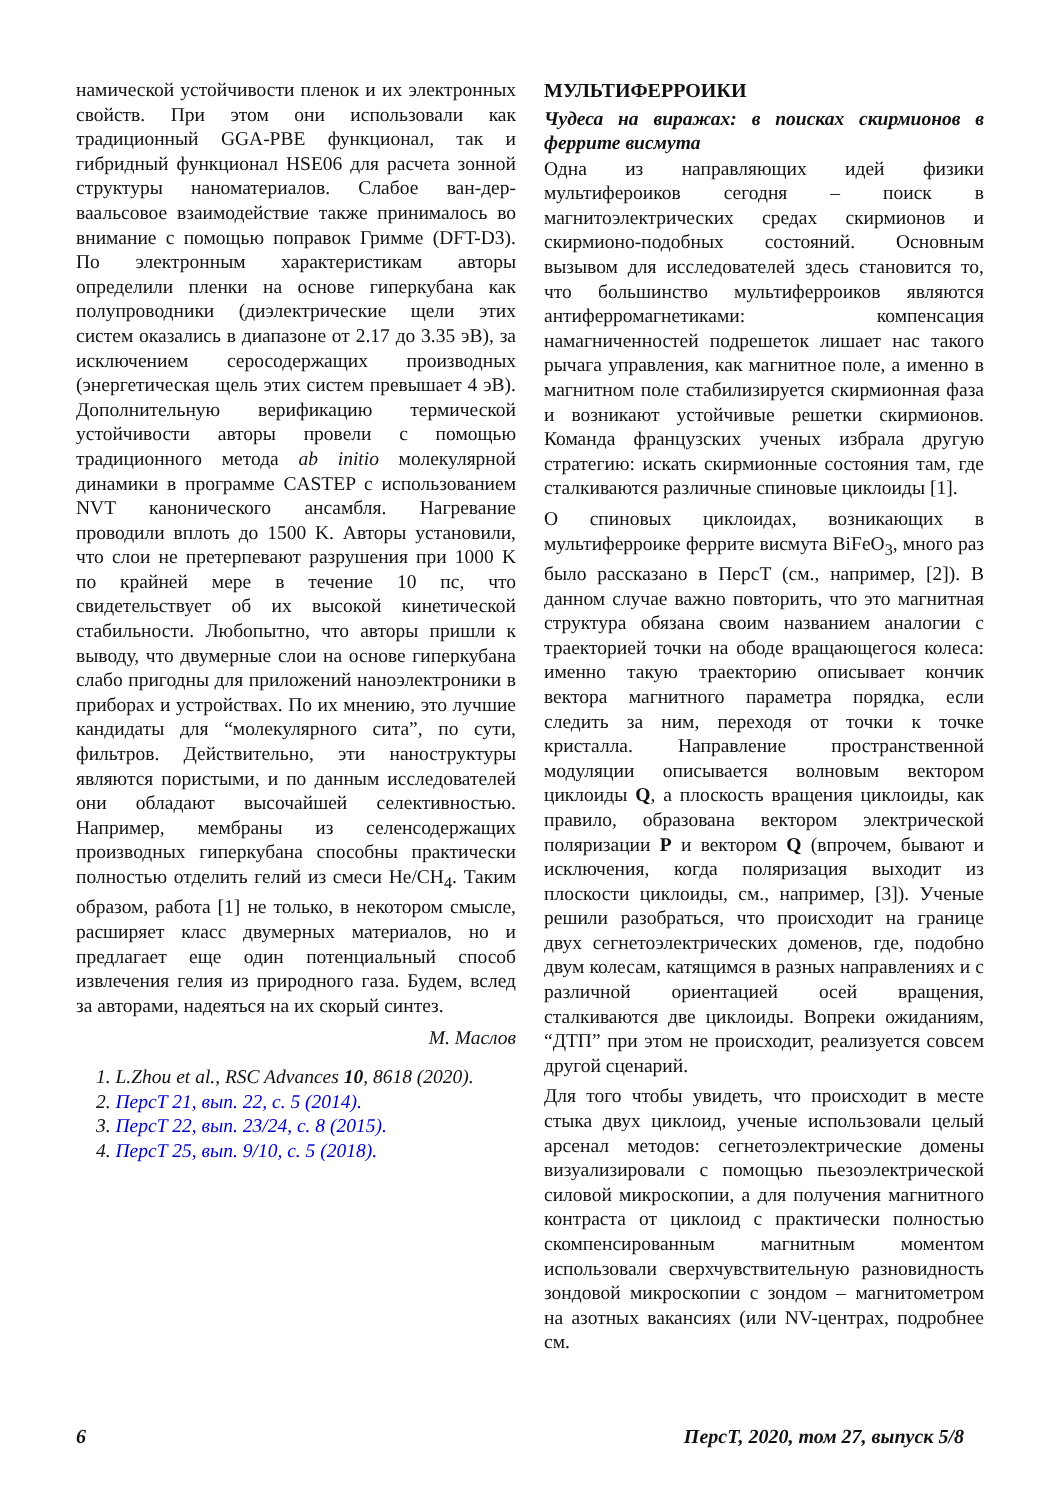намической устойчивости пленок и их электронных свойств. При этом они использовали как традиционный GGA-PBE функционал, так и гибридный функционал HSE06 для расчета зонной структуры наноматериалов. Слабое ван-дер-ваальсовое взаимодействие также принималось во внимание с помощью поправок Гримме (DFT-D3). По электронным характеристикам авторы определили пленки на основе гиперкубана как полупроводники (диэлектрические щели этих систем оказались в диапазоне от 2.17 до 3.35 эВ), за исключением серосодержащих производных (энергетическая щель этих систем превышает 4 эВ). Дополнительную верификацию термической устойчивости авторы провели с помощью традиционного метода ab initio молекулярной динамики в программе CASTEP с использованием NVT канонического ансамбля. Нагревание проводили вплоть до 1500 K. Авторы установили, что слои не претерпевают разрушения при 1000 K по крайней мере в течение 10 пс, что свидетельствует об их высокой кинетической стабильности. Любопытно, что авторы пришли к выводу, что двумерные слои на основе гиперкубана слабо пригодны для приложений наноэлектроники в приборах и устройствах. По их мнению, это лучшие кандидаты для “молекулярного сита”, по сути, фильтров. Действительно, эти наноструктуры являются пористыми, и по данным исследователей они обладают высочайшей селективностью. Например, мембраны из селенсодержащих производных гиперкубана способны практически полностью отделить гелий из смеси He/CH<sub>4</sub>. Таким образом, работа [1] не только, в некотором смысле, расширяет класс двумерных материалов, но и предлагает еще один потенциальный способ извлечения гелия из природного газа. Будем, вслед за авторами, надеяться на их скорый синтез.
М. Маслов
1. L.Zhou et al., RSC Advances 10, 8618 (2020).
2. ПерсТ 21, вып. 22, с. 5 (2014).
3. ПерсТ 22, вып. 23/24, с. 8 (2015).
4. ПерсТ 25, вып. 9/10, с. 5 (2018).
МУЛЬТИФЕРРОИКИ
Чудеса на виражах: в поисках скирмионов в феррите висмута
Одна из направляющих идей физики мультифероиков сегодня – поиск в магнитоэлектрических средах скирмионов и скирмионо-подобных состояний. Основным вызывом для исследователей здесь становится то, что большинство мультиферроиков являются антиферромагнетиками: компенсация намагниченностей подрешеток лишает нас такого рычага управления, как магнитное поле, а именно в магнитном поле стабилизируется скирмионная фаза и возникают устойчивые решетки скирмионов. Команда французских ученых избрала другую стратегию: искать скирмионные состояния там, где сталкиваются различные спиновые циклоиды [1].
О спиновых циклоидах, возникающих в мультиферроике феррите висмута BiFeO<sub>3</sub>, много раз было рассказано в ПерсТ (см., например, [2]). В данном случае важно повторить, что это магнитная структура обязана своим названием аналогии с траекторией точки на ободе вращающегося колеса: именно такую траекторию описывает кончик вектора магнитного параметра порядка, если следить за ним, переходя от точки к точке кристалла. Направление пространственной модуляции описывается волновым вектором циклоиды Q, а плоскость вращения циклоиды, как правило, образована вектором электрической поляризации P и вектором Q (впрочем, бывают и исключения, когда поляризация выходит из плоскости циклоиды, см., например, [3]). Ученые решили разобраться, что происходит на границе двух сегнетоэлектрических доменов, где, подобно двум колесам, катящимся в разных направлениях и с различной ориентацией осей вращения, сталкиваются две циклоиды. Вопреки ожиданиям, “ДТП” при этом не происходит, реализуется совсем другой сценарий.
Для того чтобы увидеть, что происходит в месте стыка двух циклоид, ученые использовали целый арсенал методов: сегнетоэлектрические домены визуализировали с помощью пьезоэлектрической силовой микроскопии, а для получения магнитного контраста от циклоид с практически полностью скомпенсированным магнитным моментом использовали сверхчувствительную разновидность зондовой микроскопии с зондом – магнитометром на азотных вакансиях (или NV-центрах, подробнее см.
6 ПерсТ, 2020, том 27, выпуск 5/8